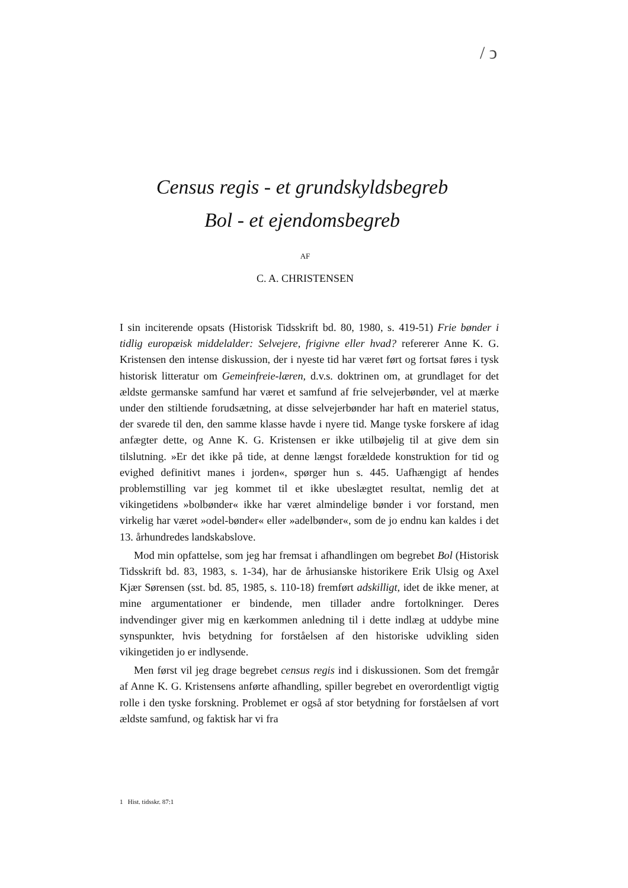/ ↄ
Census regis - et grundskyldsbegreb
Bol - et ejendomsbegreb
AF
C. A. CHRISTENSEN
I sin inciterende opsats (Historisk Tidsskrift bd. 80, 1980, s. 419-51) Frie bønder i tidlig europæisk middelalder: Selvejere, frigivne eller hvad? refererer Anne K. G. Kristensen den intense diskussion, der i nyeste tid har været ført og fortsat føres i tysk historisk litteratur om Gemeinfreie-læren, d.v.s. doktrinen om, at grundlaget for det ældste germanske samfund har været et samfund af frie selvejerbønder, vel at mærke under den stiltiende forudsætning, at disse selvejerbønder har haft en materiel status, der svarede til den, den samme klasse havde i nyere tid. Mange tyske forskere af idag anfægter dette, og Anne K. G. Kristensen er ikke utilbøjelig til at give dem sin tilslutning. »Er det ikke på tide, at denne længst forældede konstruktion for tid og evighed definitivt manes i jorden«, spørger hun s. 445. Uafhængigt af hendes problemstilling var jeg kommet til et ikke ubeslægtet resultat, nemlig det at vikingetidens »bolbønder« ikke har været almindelige bønder i vor forstand, men virkelig har været »odel-bønder« eller »adelbønder«, som de jo endnu kan kaldes i det 13. århundredes landskabslove.
Mod min opfattelse, som jeg har fremsat i afhandlingen om begrebet Bol (Historisk Tidsskrift bd. 83, 1983, s. 1-34), har de århusianske historikere Erik Ulsig og Axel Kjær Sørensen (sst. bd. 85, 1985, s. 110-18) fremført adskilligt, idet de ikke mener, at mine argumentationer er bindende, men tillader andre fortolkninger. Deres indvendinger giver mig en kærkommen anledning til i dette indlæg at uddybe mine synspunkter, hvis betydning for forståelsen af den historiske udvikling siden vikingetiden jo er indlysende.
Men først vil jeg drage begrebet census regis ind i diskussionen. Som det fremgår af Anne K. G. Kristensens anførte afhandling, spiller begrebet en overordentligt vigtig rolle i den tyske forskning. Problemet er også af stor betydning for forståelsen af vort ældste samfund, og faktisk har vi fra
1 Hist. tidsskr. 87:1